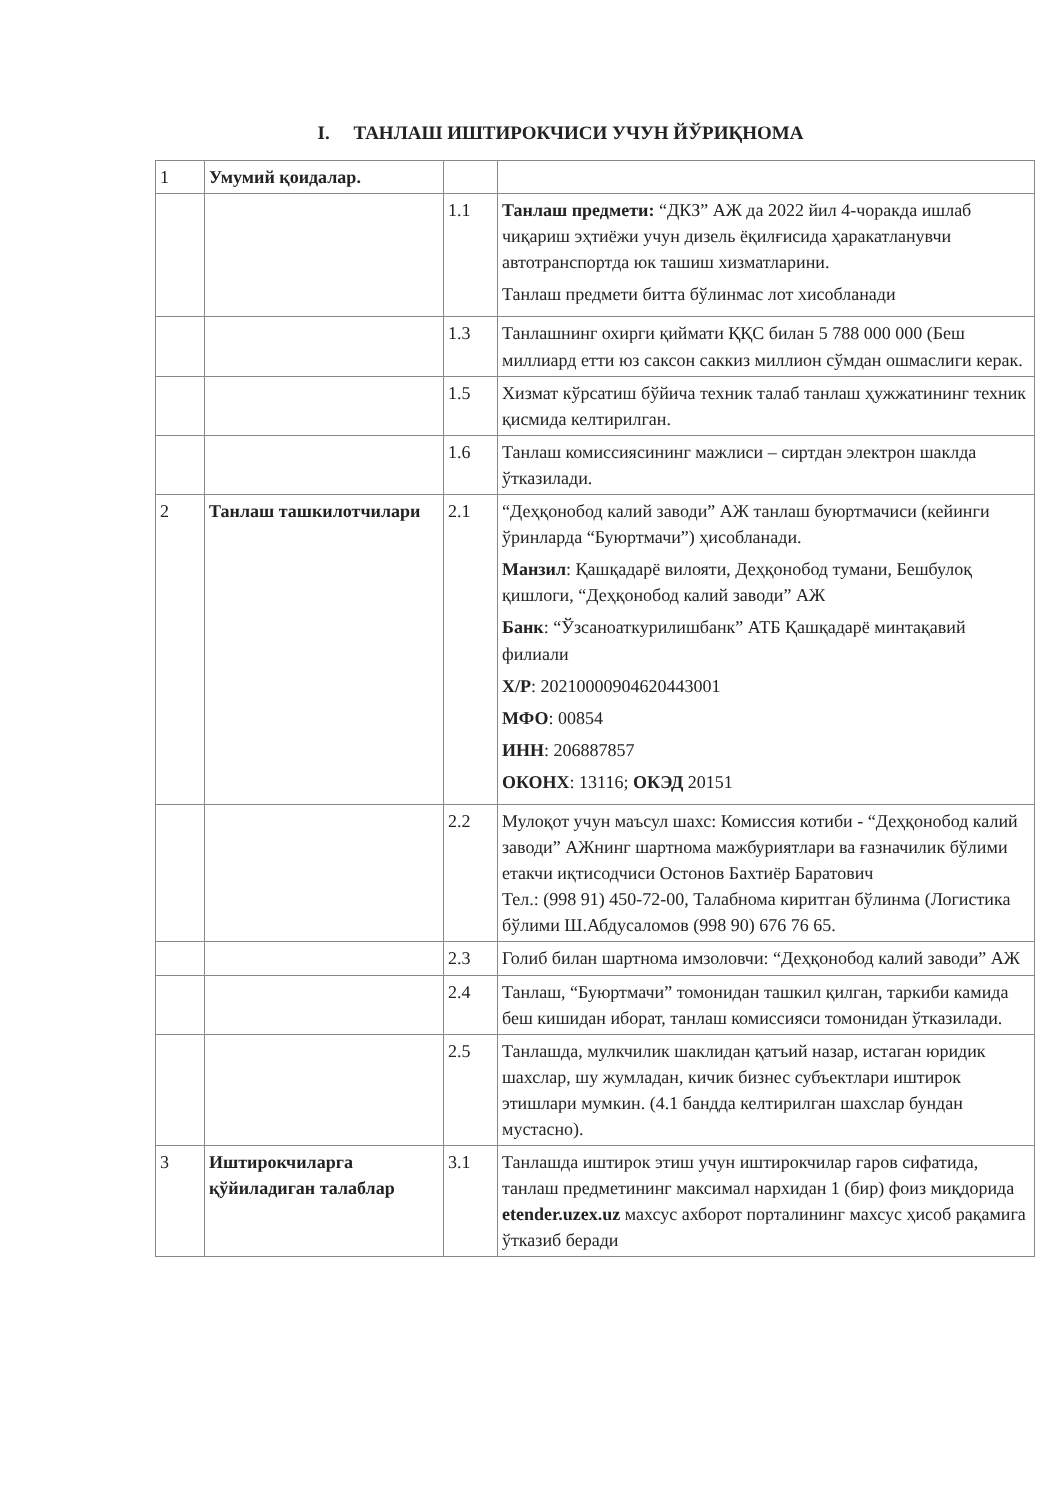I. ТАНЛАШ ИШТИРОКЧИСИ УЧУН ЙЎРИҚНОМА
| 1 | Умумий қоидалар. | | |
| | | 1.1 | Танлаш предмети: “ДКЗ” АЖ да 2022 йил 4-чоракда ишлаб чиқариш эҳтиёжи учун дизель ёқилғисида ҳаракатланувчи автотранспортда юк ташиш хизматларини. Танлаш предмети битта бўлинмас лот хисобланади |
| | | 1.3 | Танлашнинг охирги қиймати ҚҚС билан 5 788 000 000 (Беш миллиард етти юз саксон саккиз миллион сўмдан ошмаслиги керак. |
| | | 1.5 | Хизмат кўрсатиш бўйича техник талаб танлаш ҳужжатининг техник қисмида келтирилган. |
| | | 1.6 | Танлаш комиссиясининг мажлиси – сиртдан электрон шаклда ўтказилади. |
| 2 | Танлаш ташкилотчилари | 2.1 | “Деҳқонобод калий заводи” АЖ танлаш буюртмачиси (кейинги ўринларда “Буюртмачи”) ҳисобланади. Манзил : Қашқадарё вилояти, Деҳқонобод тумани, Бешбулоқ қишлоги, “Деҳқонобод калий заводи” АЖ Банк : “Ўзсаноаткурилишбанк” АТБ Қашқадарё минтақавий филиали Х/Р : 20210000904620443001 МФО : 00854 ИНН : 206887857 ОКОНХ : 13116; ОКЭД 20151 |
| | | 2.2 | Мулоқот учун маъсул шахс: Комиссия котиби - “Деҳқонобод калий заводи” АЖнинг шартнома мажбуриятлари ва ғазначилик бўлими етакчи иқтисодчиси Остонов Бахтиёр Баратович Тел.: (998 91) 450-72-00, Талабнома киритган бўлинма (Логистика бўлими Ш.Абдусаломов (998 90) 676 76 65. |
| | | 2.3 | Голиб билан шартнома имзоловчи: “Деҳқонобод калий заводи” АЖ |
| | | 2.4 | Танлаш, “Буюртмачи” томонидан ташкил қилган, таркиби камида беш кишидан иборат, танлаш комиссияси томонидан ўтказилади. |
| | | 2.5 | Танлашда, мулкчилик шаклидан қатъий назар, истаган юридик шахслар, шу жумладан, кичик бизнес субъектлари иштирок этишлари мумкин. (4.1 бандда келтирилган шахслар бундан мустасно). |
| 3 | Иштирокчиларга қўйиладиган талаблар | 3.1 | Танлашда иштирок этиш учун иштирокчилар гаров сифатида, танлаш предметининг максимал нархидан 1 (бир) фоиз миқдорида etender.uzex.uz махсус ахборот порталининг махсус ҳисоб рақамига ўтказиб беради |